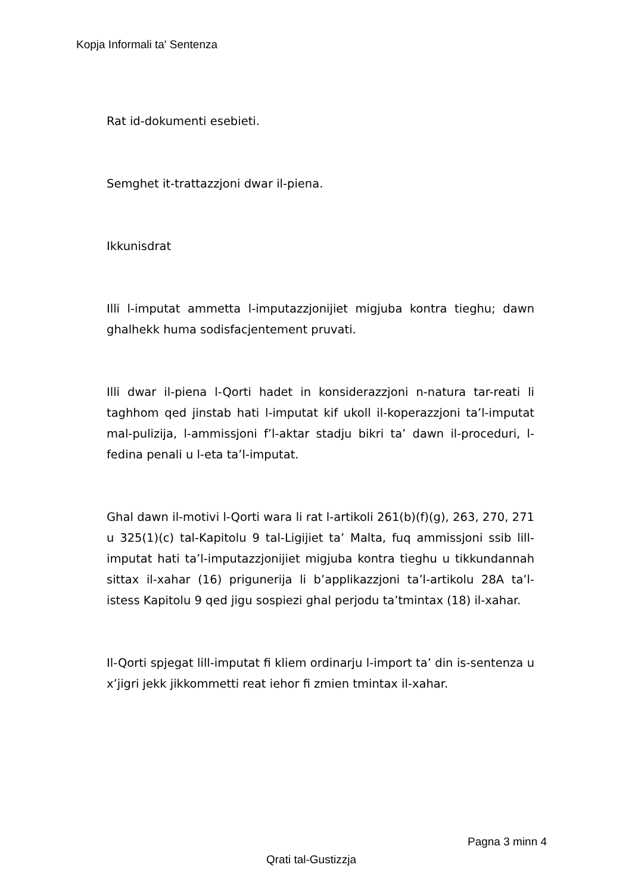Kopja Informali ta' Sentenza
Rat id-dokumenti esebieti.
Semghet it-trattazzjoni dwar il-piena.
Ikkunisdrat
Illi l-imputat ammetta l-imputazzjonijiet migjuba kontra tieghu; dawn ghalhekk huma sodisfacjentement pruvati.
Illi dwar il-piena l-Qorti hadet in konsiderazzjoni n-natura tar-reati li taghhom qed jinstab hati l-imputat kif ukoll il-koperazzjoni ta’l-imputat mal-pulizija, l-ammissjoni f’l-aktar stadju bikri ta’ dawn il-proceduri, l-fedina penali u l-eta ta’l-imputat.
Ghal dawn il-motivi l-Qorti wara li rat l-artikoli 261(b)(f)(g), 263, 270, 271 u 325(1)(c) tal-Kapitolu 9 tal-Ligijiet ta’ Malta, fuq ammissjoni ssib lill-imputat hati ta’l-imputazzjonijiet migjuba kontra tieghu u tikkundannah sittax il-xahar (16) prigunerija li b’applikazzjoni ta’l-artikolu 28A ta’l-istess Kapitolu 9 qed jigu sospiezi ghal perjodu ta’tmintax (18) il-xahar.
Il-Qorti spjegat lill-imputat fi kliem ordinarju l-import ta’ din is-sentenza u x’jigri jekk jikkommetti reat iehor fi zmien tmintax il-xahar.
Pagna 3 minn 4
Qrati tal-Gustizzja